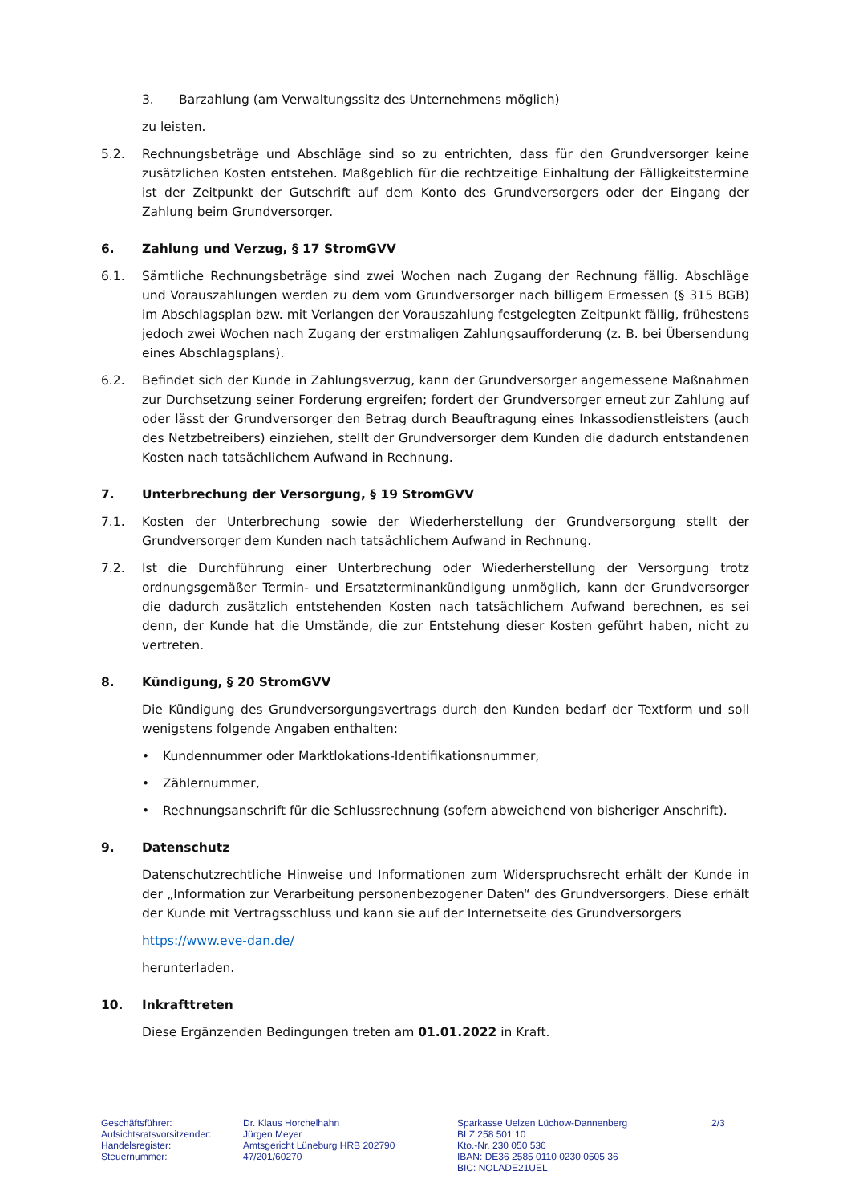3. Barzahlung (am Verwaltungssitz des Unternehmens möglich)
zu leisten.
5.2. Rechnungsbeträge und Abschläge sind so zu entrichten, dass für den Grundversorger keine zusätzlichen Kosten entstehen. Maßgeblich für die rechtzeitige Einhaltung der Fälligkeitstermine ist der Zeitpunkt der Gutschrift auf dem Konto des Grundversorgers oder der Eingang der Zahlung beim Grundversorger.
6. Zahlung und Verzug, § 17 StromGVV
6.1. Sämtliche Rechnungsbeträge sind zwei Wochen nach Zugang der Rechnung fällig. Abschläge und Vorauszahlungen werden zu dem vom Grundversorger nach billigem Ermessen (§ 315 BGB) im Abschlagsplan bzw. mit Verlangen der Vorauszahlung festgelegten Zeitpunkt fällig, frühestens jedoch zwei Wochen nach Zugang der erstmaligen Zahlungsaufforderung (z. B. bei Übersendung eines Abschlagsplans).
6.2. Befindet sich der Kunde in Zahlungsverzug, kann der Grundversorger angemessene Maßnahmen zur Durchsetzung seiner Forderung ergreifen; fordert der Grundversorger erneut zur Zahlung auf oder lässt der Grundversorger den Betrag durch Beauftragung eines Inkassodienstleisters (auch des Netzbetreibers) einziehen, stellt der Grundversorger dem Kunden die dadurch entstandenen Kosten nach tatsächlichem Aufwand in Rechnung.
7. Unterbrechung der Versorgung, § 19 StromGVV
7.1. Kosten der Unterbrechung sowie der Wiederherstellung der Grundversorgung stellt der Grundversorger dem Kunden nach tatsächlichem Aufwand in Rechnung.
7.2. Ist die Durchführung einer Unterbrechung oder Wiederherstellung der Versorgung trotz ordnungsgemäßer Termin- und Ersatzterminankündigung unmöglich, kann der Grundversorger die dadurch zusätzlich entstehenden Kosten nach tatsächlichem Aufwand berechnen, es sei denn, der Kunde hat die Umstände, die zur Entstehung dieser Kosten geführt haben, nicht zu vertreten.
8. Kündigung, § 20 StromGVV
Die Kündigung des Grundversorgungsvertrags durch den Kunden bedarf der Textform und soll wenigstens folgende Angaben enthalten:
• Kundennummer oder Marktlokations-Identifikationsnummer,
• Zählernummer,
• Rechnungsanschrift für die Schlussrechnung (sofern abweichend von bisheriger Anschrift).
9. Datenschutz
Datenschutzrechtliche Hinweise und Informationen zum Widerspruchsrecht erhält der Kunde in der „Information zur Verarbeitung personenbezogener Daten“ des Grundversorgers. Diese erhält der Kunde mit Vertragsschluss und kann sie auf der Internetseite des Grundversorgers
https://www.eve-dan.de/
herunterladen.
10. Inkrafttreten
Diese Ergänzenden Bedingungen treten am 01.01.2022 in Kraft.
Geschäftsführer:
Aufsichtsratsvorsitzender:
Handelsregister:
Steuernummer:
Dr. Klaus Horchelhahn
Jürgen Meyer
Amtsgericht Lüneburg HRB 202790
47/201/60270
Sparkasse Uelzen Lüchow-Dannenberg
BLZ 258 501 10
Kto.-Nr. 230 050 536
IBAN: DE36 2585 0110 0230 0505 36
BIC: NOLADE21UEL
2/3